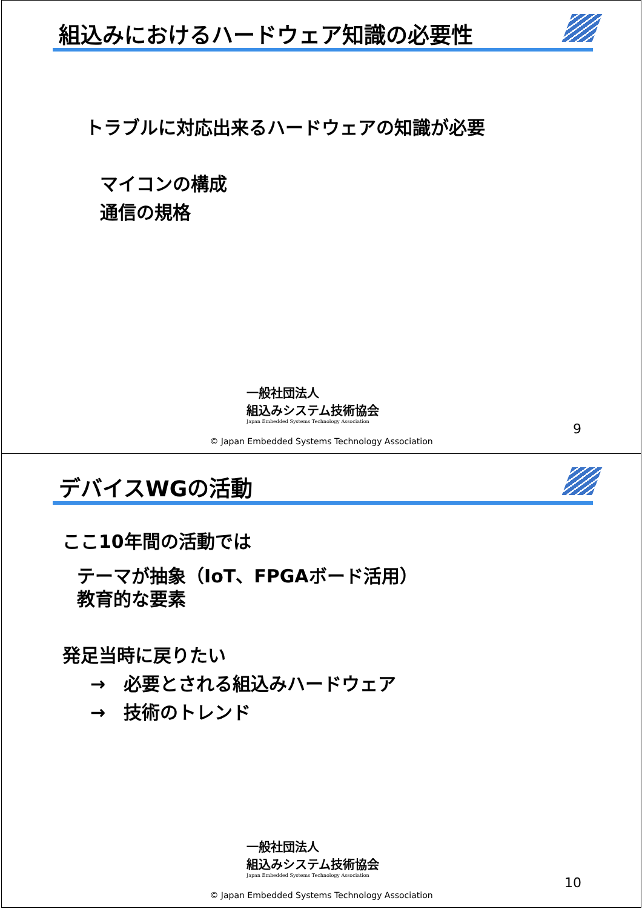組込みにおけるハードウェア知識の必要性
トラブルに対応出来るハードウェアの知識が必要
マイコンの構成
通信の規格
一般社団法人
組込みシステム技術協会
Japan Embedded Systems Technology Association
9
© Japan Embedded Systems Technology Association
デバイスWGの活動
ここ10年間の活動では
テーマが抽象（IoT、FPGAボード活用）
教育的な要素
発足当時に戻りたい
→　必要とされる組込みハードウェア
→　技術のトレンド
一般社団法人
組込みシステム技術協会
Japan Embedded Systems Technology Association
10
© Japan Embedded Systems Technology Association